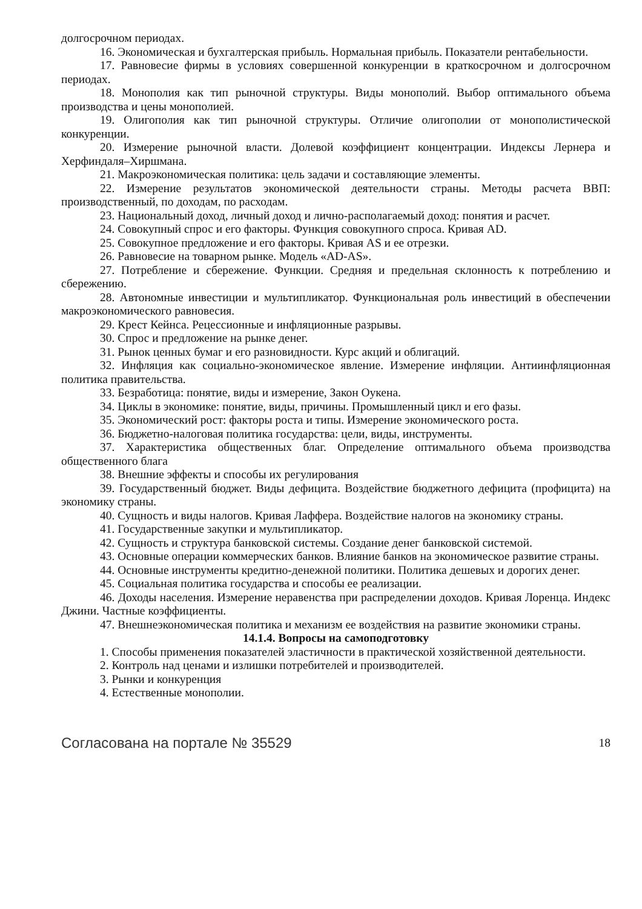долгосрочном периодах.
16. Экономическая и бухгалтерская прибыль. Нормальная прибыль. Показатели рентабельности.
17. Равновесие фирмы в условиях совершенной конкуренции в краткосрочном и долгосрочном периодах.
18. Монополия как тип рыночной структуры. Виды монополий. Выбор оптимального объема производства и цены монополией.
19. Олигополия как тип рыночной структуры. Отличие олигополии от монополистической конкуренции.
20. Измерение рыночной власти. Долевой коэффициент концентрации. Индексы Лернера и Херфиндаля–Хиршмана.
21. Макроэкономическая политика: цель задачи и составляющие элементы.
22. Измерение результатов экономической деятельности страны. Методы расчета ВВП: производственный, по доходам, по расходам.
23. Национальный доход, личный доход и лично-располагаемый доход: понятия и расчет.
24. Совокупный спрос и его факторы. Функция совокупного спроса. Кривая AD.
25. Совокупное предложение и его факторы. Кривая AS и ее отрезки.
26. Равновесие на товарном рынке. Модель «AD-AS».
27. Потребление и сбережение. Функции. Средняя и предельная склонность к потреблению и сбережению.
28. Автономные инвестиции и мультипликатор. Функциональная роль инвестиций в обеспечении макроэкономического равновесия.
29. Крест Кейнса. Рецессионные и инфляционные разрывы.
30. Спрос и предложение на рынке денег.
31. Рынок ценных бумаг и его разновидности. Курс акций и облигаций.
32. Инфляция как социально-экономическое явление. Измерение инфляции. Антиинфляционная политика правительства.
33. Безработица: понятие, виды и измерение, Закон Оукена.
34. Циклы в экономике: понятие, виды, причины. Промышленный цикл и его фазы.
35. Экономический рост: факторы роста и типы. Измерение экономического роста.
36. Бюджетно-налоговая политика государства: цели, виды, инструменты.
37. Характеристика общественных благ. Определение оптимального объема производства общественного блага
38. Внешние эффекты и способы их регулирования
39. Государственный бюджет. Виды дефицита. Воздействие бюджетного дефицита (профицита) на экономику страны.
40. Сущность и виды налогов. Кривая Лаффера. Воздействие налогов на экономику страны.
41. Государственные закупки и мультипликатор.
42. Сущность и структура банковской системы. Создание денег банковской системой.
43. Основные операции коммерческих банков. Влияние банков на экономическое развитие страны.
44. Основные инструменты кредитно-денежной политики. Политика дешевых и дорогих денег.
45. Социальная политика государства и способы ее реализации.
46. Доходы населения. Измерение неравенства при распределении доходов. Кривая Лоренца. Индекс Джини. Частные коэффициенты.
47. Внешнеэкономическая политика и механизм ее воздействия на развитие экономики страны.
14.1.4. Вопросы на самоподготовку
1. Способы применения показателей эластичности в практической хозяйственной деятельности.
2. Контроль над ценами и излишки потребителей и производителей.
3. Рынки и конкуренция
4. Естественные монополии.
Согласована на портале № 35529 18